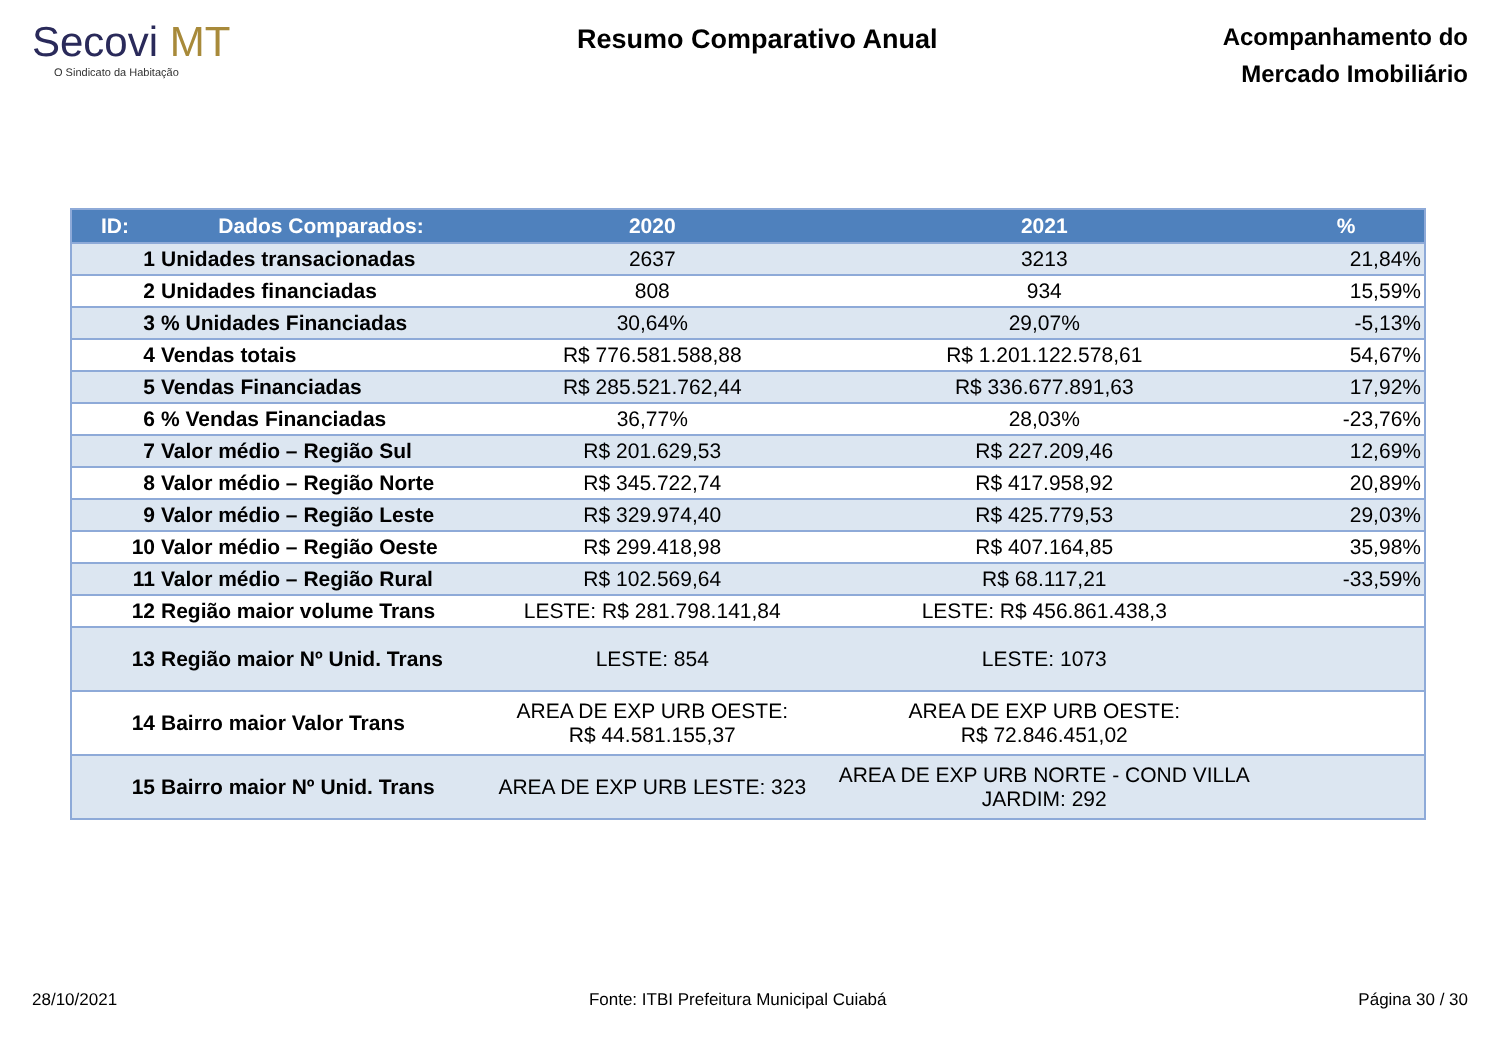Secovi MT
O Sindicato da Habitação
Resumo Comparativo Anual
Acompanhamento do
Mercado Imobiliário
| ID: | Dados Comparados: | 2020 | 2021 | % |
| --- | --- | --- | --- | --- |
| 1 | Unidades transacionadas | 2637 | 3213 | 21,84% |
| 2 | Unidades financiadas | 808 | 934 | 15,59% |
| 3 | % Unidades Financiadas | 30,64% | 29,07% | -5,13% |
| 4 | Vendas totais | R$ 776.581.588,88 | R$ 1.201.122.578,61 | 54,67% |
| 5 | Vendas Financiadas | R$ 285.521.762,44 | R$ 336.677.891,63 | 17,92% |
| 6 | % Vendas Financiadas | 36,77% | 28,03% | -23,76% |
| 7 | Valor médio – Região Sul | R$ 201.629,53 | R$ 227.209,46 | 12,69% |
| 8 | Valor médio – Região Norte | R$ 345.722,74 | R$ 417.958,92 | 20,89% |
| 9 | Valor médio – Região Leste | R$ 329.974,40 | R$ 425.779,53 | 29,03% |
| 10 | Valor médio – Região Oeste | R$ 299.418,98 | R$ 407.164,85 | 35,98% |
| 11 | Valor médio – Região Rural | R$ 102.569,64 | R$ 68.117,21 | -33,59% |
| 12 | Região maior volume Trans | LESTE: R$ 281.798.141,84 | LESTE: R$ 456.861.438,3 | |
| 13 | Região maior Nº Unid. Trans | LESTE: 854 | LESTE: 1073 | |
| 14 | Bairro maior Valor Trans | AREA DE EXP URB OESTE: R$ 44.581.155,37 | AREA DE EXP URB OESTE: R$ 72.846.451,02 | |
| 15 | Bairro maior Nº Unid. Trans | AREA DE EXP URB LESTE: 323 | AREA DE EXP URB NORTE - COND VILLA JARDIM: 292 | |
28/10/2021 Fonte: ITBI Prefeitura Municipal Cuiabá Página 30 / 30